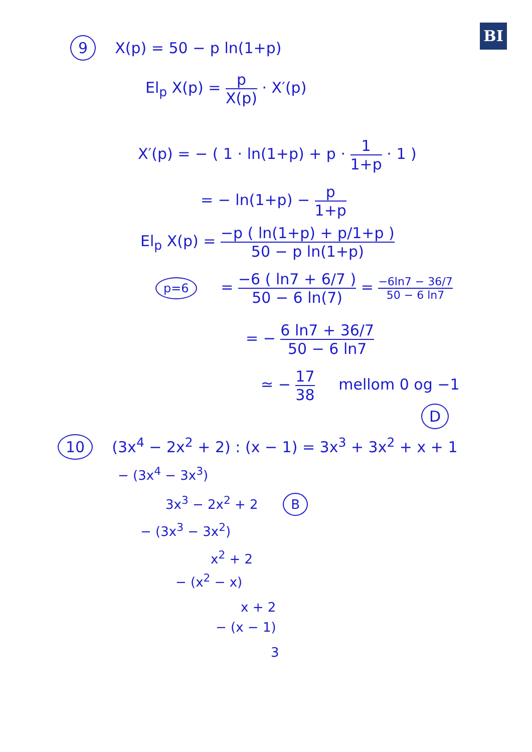BI
9 X(p) = 50 − p ln(1+p)
El<sub>p</sub> X(p) = p X(p) · X′(p)
X′(p) = − ( 1 · ln(1+p) + p · 1 1+p · 1 )
= − ln(1+p) − p 1+p
El<sub>p</sub> X(p) = −p ( ln(1+p) + p/1+p ) 50 − p ln(1+p)
p=6 = −6 ( ln7 + 6/7 ) 50 − 6 ln(7) = −6ln7 − 36/7 50 − 6 ln7
= − 6 ln7 + 36/7 50 − 6 ln7
≃ − 17 38 mellom 0 og −1
D
10 (3x<sup>4</sup> − 2x<sup>2</sup> + 2) : (x − 1) = 3x<sup>3</sup> + 3x<sup>2</sup> + x + 1
− (3x<sup>4</sup> − 3x<sup>3</sup>)
3x<sup>3</sup> − 2x<sup>2</sup> + 2 B
− (3x<sup>3</sup> − 3x<sup>2</sup>)
x<sup>2</sup> + 2
− (x<sup>2</sup> − x)
x + 2
− (x − 1)
3